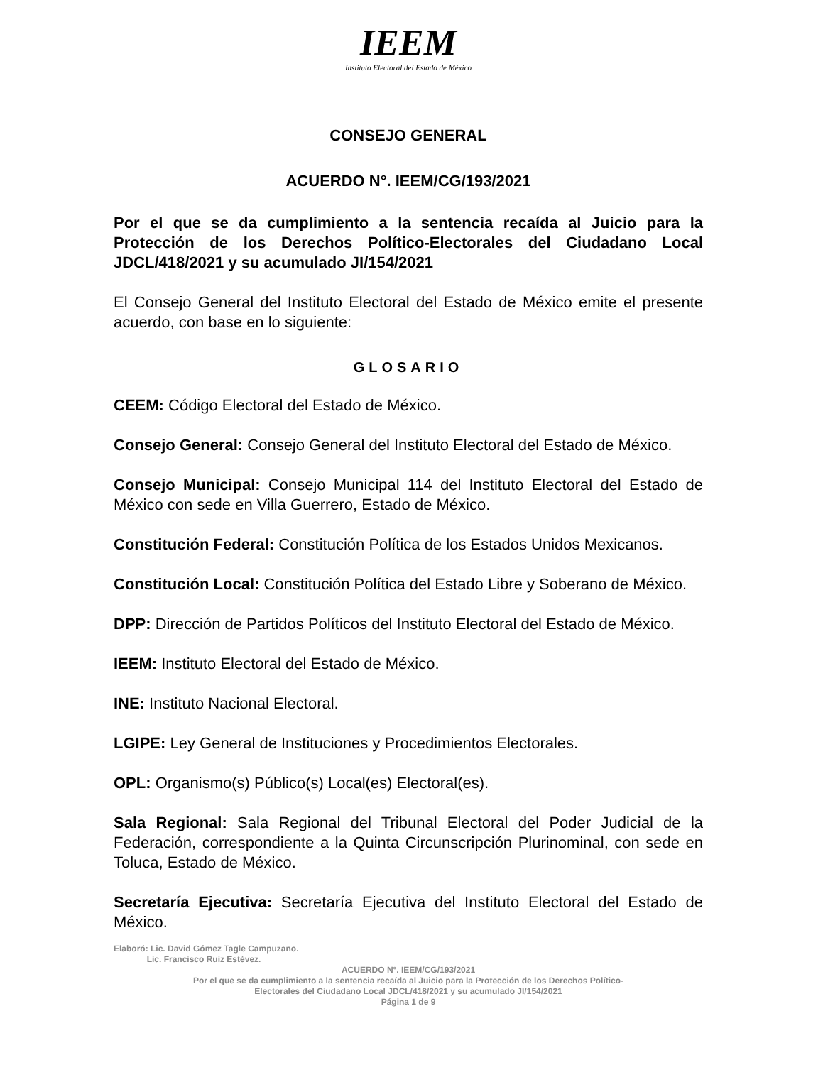IEEM
Instituto Electoral del Estado de México
CONSEJO GENERAL
ACUERDO N°. IEEM/CG/193/2021
Por el que se da cumplimiento a la sentencia recaída al Juicio para la Protección de los Derechos Político-Electorales del Ciudadano Local JDCL/418/2021 y su acumulado JI/154/2021
El Consejo General del Instituto Electoral del Estado de México emite el presente acuerdo, con base en lo siguiente:
GLOSARIO
CEEM: Código Electoral del Estado de México.
Consejo General: Consejo General del Instituto Electoral del Estado de México.
Consejo Municipal: Consejo Municipal 114 del Instituto Electoral del Estado de México con sede en Villa Guerrero, Estado de México.
Constitución Federal: Constitución Política de los Estados Unidos Mexicanos.
Constitución Local: Constitución Política del Estado Libre y Soberano de México.
DPP: Dirección de Partidos Políticos del Instituto Electoral del Estado de México.
IEEM: Instituto Electoral del Estado de México.
INE: Instituto Nacional Electoral.
LGIPE: Ley General de Instituciones y Procedimientos Electorales.
OPL: Organismo(s) Público(s) Local(es) Electoral(es).
Sala Regional: Sala Regional del Tribunal Electoral del Poder Judicial de la Federación, correspondiente a la Quinta Circunscripción Plurinominal, con sede en Toluca, Estado de México.
Secretaría Ejecutiva: Secretaría Ejecutiva del Instituto Electoral del Estado de México.
Elaboró: Lic. David Gómez Tagle Campuzano.
Lic. Francisco Ruiz Estévez.
ACUERDO N°. IEEM/CG/193/2021
Por el que se da cumplimiento a la sentencia recaída al Juicio para la Protección de los Derechos Político-
Electorales del Ciudadano Local JDCL/418/2021 y su acumulado JI/154/2021
Página 1 de 9